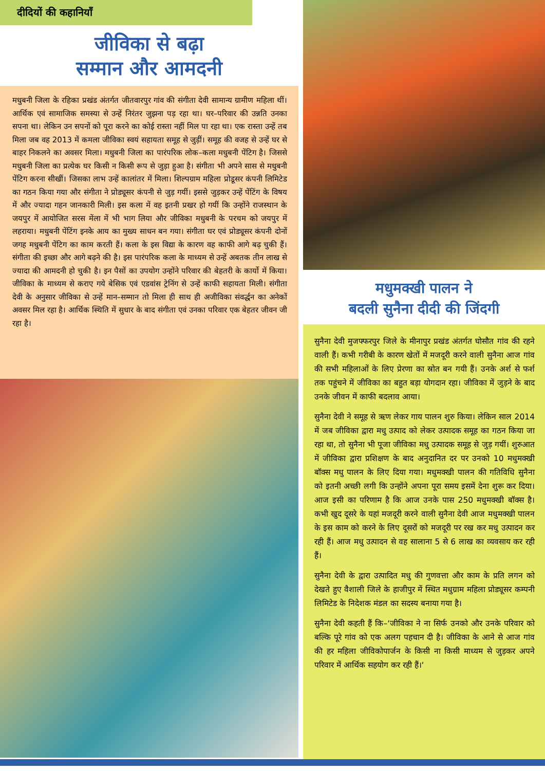दीदियों की कहानियाँ
जीविका से बढ़ा
सम्मान और आमदनी
मधुबनी जिला के रहिका प्रखंड अंतर्गत जीतवारपुर गांव की संगीता देवी सामान्य ग्रामीण महिला थीं। आर्थिक एवं सामाजिक समस्या से उन्हें निरंतर जुझना पड़ रहा था। घर–परिवार की उन्नति उनका सपना था। लेकिन उन सपनों को पूरा करने का कोई रास्ता नहीं मिल पा रहा था। एक रास्ता उन्हें तब मिला जब वह 2013 में कमला जीविका स्वयं सहायता समूह से जुड़ीं। समूह की वजह से उन्हें घर से बाहर निकलने का अवसर मिला। मधुबनी जिला का पारंपरिक लोक–कला मधुबनी पेंटिग है। जिससे मधुबनी जिला का प्रत्येक घर किसी न किसी रूप से जुड़ा हुआ है। संगीता भी अपने सास से मधुबनी पेंटिग करना सीखीं। जिसका लाभ उन्हें कालांतर में मिला। शिल्पग्राम महिला प्रोडूसर कंपनी लिमिटेड का गठन किया गया और संगीता ने प्रोड्यूसर कंपनी से जुड़ गयीं। इससे जुड़कर उन्हें पेंटिंग के विषय में और ज्यादा गहन जानकारी मिली। इस कला में वह इतनी प्रखर हो गयीं कि उन्होंने राजस्थान के जयपुर में आयोजित सरस मेंला में भी भाग लिया और जीविका मधुबनी के परचम को जयपुर में लहराया। मधुबनी पेंटिंग इनके आय का मुख्य साधन बन गया। संगीता घर एवं प्रोड्यूसर कंपनी दोनों जगह मधुबनी पेंटिग का काम करती हैं। कला के इस विद्या के कारण वह काफी आगे बढ़ चुकी हैं। संगीता की इच्छा और आगे बढ़ने की है। इस पारंपरिक कला के माध्यम से उन्हें अबतक तीन लाख से ज्यादा की आमदनी हो चुकी है। इन पैसों का उपयोग उन्होंने परिवार की बेहतरी के कार्यो में किया। जीविका के माध्यम से कराए गये बेसिक एवं एडवांस ट्रेनिंग से उन्हें काफी सहायता मिली। संगीता देवी के अनुसार जीविका से उन्हें मान–सम्मान तो मिला ही साथ ही अजीविका संवर्द्धन का अनेकों अवसर मिल रहा है। आर्थिक स्थिति में सुधार के बाद संगीता एवं उनका परिवार एक बेहतर जीवन जी रहा है।
मधुमक्खी पालन ने
बदली सुनैना दीदी की जिंदगी
सुनैना देवी मुजफ्फरपुर जिले के मीनापुर प्रखंड अंतर्गत घोसौत गांव की रहने वाली हैं। कभी गरीबी के कारण खेतों में मजदूरी करने वाली सुनैना आज गांव की सभी महिलाओं के लिए प्रेरणा का स्रोत बन गयी हैं। उनके अर्श से फर्श तक पहुंचने में जीविका का बहुत बड़ा योगदान रहा। जीविका में जुड़ने के बाद उनके जीवन में काफी बदलाव आया।
सुनैना देवी ने समूह से ऋण लेकर गाय पालन शुरु किया। लेकिन साल 2014 में जब जीविका द्वारा मधु उत्पाद को लेकर उत्पादक समूह का गठन किया जा रहा था, तो सुनैना भी पूजा जीविका मधु उत्पादक समूह से जुड़ गयीं। शुरुआत में जीविका द्वारा प्रशिक्षण के बाद अनुदानित दर पर उनको 10 मधुमक्खी बॉक्स मधु पालन के लिए दिया गया। मधुमक्खी पालन की गतिविधि सुनैना को इतनी अच्छी लगी कि उन्होंने अपना पूरा समय इसमें देना शुरू कर दिया। आज इसी का परिणाम है कि आज उनके पास 250 मधुमक्खी बॉक्स है। कभी खुद दूसरे के यहां मजदूरी करने वाली सुनैना देवी आज मधुमक्खी पालन के इस काम को करने के लिए दूसरों को मजदूरी पर रख कर मधु उत्पादन कर रही हैं। आज मधु उत्पादन से वह सालाना 5 से 6 लाख का व्यवसाय कर रही हैं।
सुनैना देवी के द्वारा उत्पादित मधु की गुणवत्ता और काम के प्रति लगन को देखते हुए वैशाली जिले के हाजीपुर में स्थित मधुग्राम महिला प्रोड्यूसर कम्पनी लिमिटेड के निदेशक मंडल का सदस्य बनाया गया है।
सुनैना देवी कहती हैं कि–‘जीविका ने ना सिर्फ उनको और उनके परिवार को बल्कि पूरे गांव को एक अलग पहचान दी है। जीविका के आने से आज गांव की हर महिला जीविकोपार्जन के किसी ना किसी माध्यम से जुड़कर अपने परिवार में आर्थिक सहयोग कर रही हैं।‘